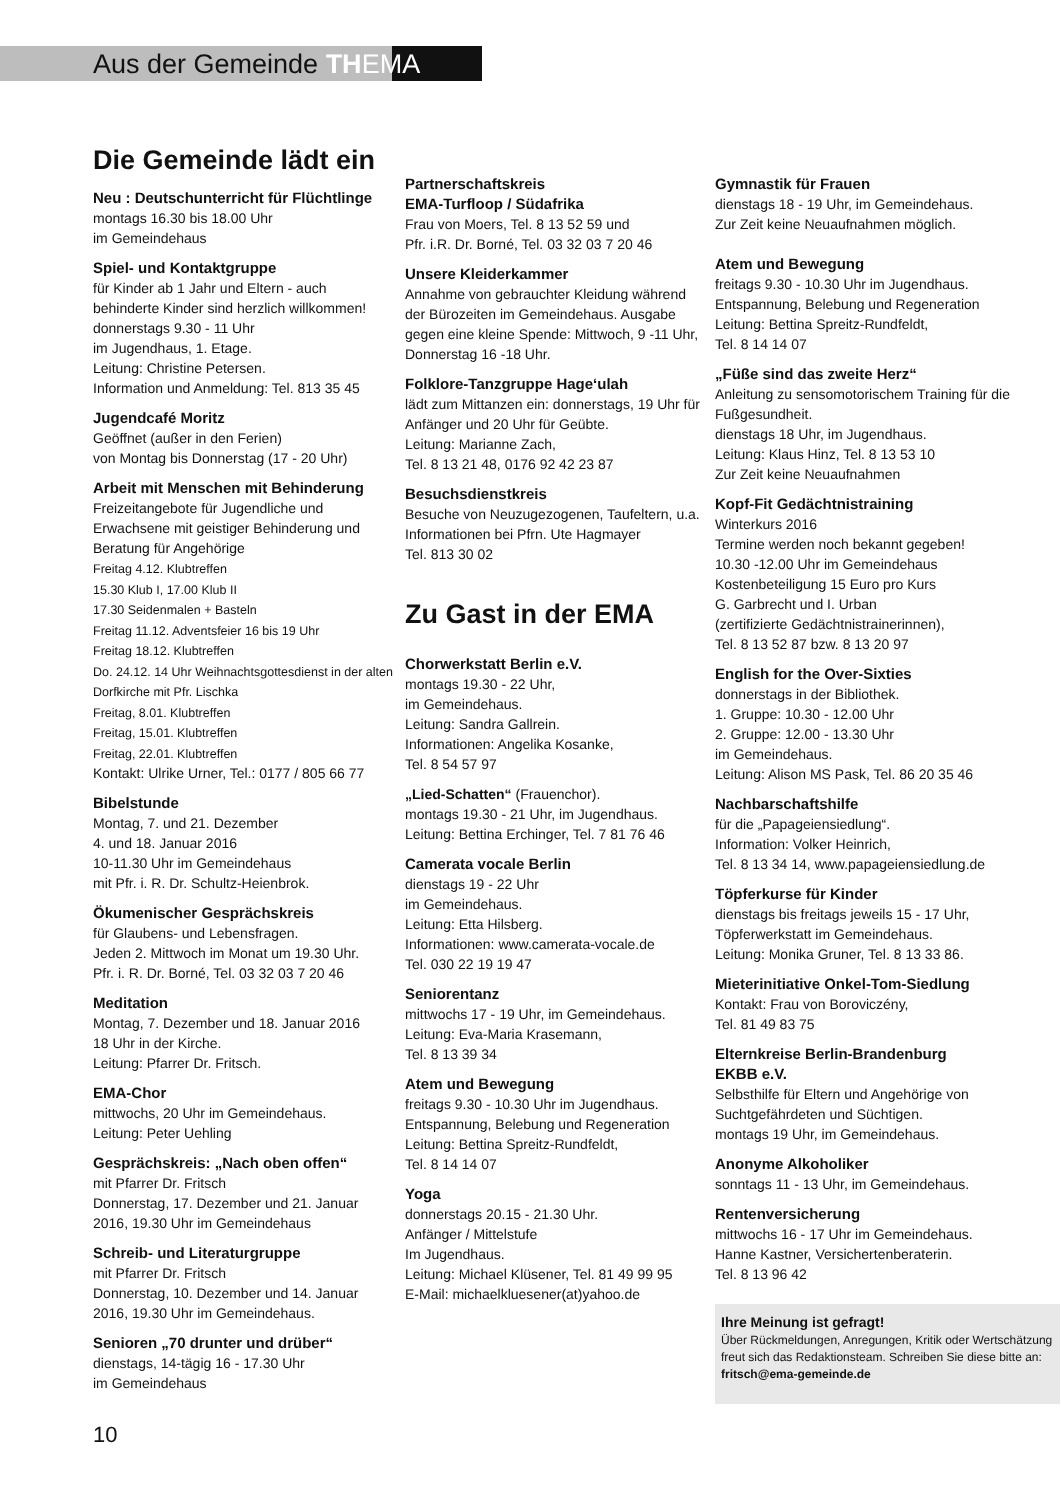Aus der Gemeinde TH EMA
Die Gemeinde lädt ein
Neu : Deutschunterricht für Flüchtlinge
montags 16.30 bis 18.00 Uhr
im Gemeindehaus
Spiel- und Kontaktgruppe
für Kinder ab 1 Jahr und Eltern - auch behinderte Kinder sind herzlich willkommen!
donnerstags 9.30 - 11 Uhr
im Jugendhaus, 1. Etage.
Leitung: Christine Petersen.
Information und Anmeldung: Tel. 813 35 45
Jugendcafé Moritz
Geöffnet (außer in den Ferien)
von Montag bis Donnerstag (17 - 20 Uhr)
Arbeit mit Menschen mit Behinderung
Freizeitangebote für Jugendliche und Erwachsene mit geistiger Behinderung und Beratung für Angehörige
Freitag 4.12. Klubtreffen
15.30 Klub I, 17.00 Klub II
17.30 Seidenmalen + Basteln
Freitag 11.12. Adventsfeier 16 bis 19 Uhr
Freitag 18.12. Klubtreffen
Do. 24.12. 14 Uhr Weihnachtsgottesdienst in der alten Dorfkirche mit Pfr. Lischka
Freitag, 8.01. Klubtreffen
Freitag, 15.01. Klubtreffen
Freitag, 22.01. Klubtreffen
Kontakt: Ulrike Urner, Tel.: 0177 / 805 66 77
Bibelstunde
Montag, 7. und 21. Dezember
4. und 18. Januar 2016
10-11.30 Uhr im Gemeindehaus
mit Pfr. i. R. Dr. Schultz-Heienbrok.
Ökumenischer Gesprächskreis
für Glaubens- und Lebensfragen.
Jeden 2. Mittwoch im Monat um 19.30 Uhr.
Pfr. i. R. Dr. Borné, Tel. 03 32 03 7 20 46
Meditation
Montag, 7. Dezember und 18. Januar 2016
18 Uhr in der Kirche.
Leitung: Pfarrer Dr. Fritsch.
EMA-Chor
mittwochs, 20 Uhr im Gemeindehaus.
Leitung: Peter Uehling
Gesprächskreis: „Nach oben offen“
mit Pfarrer Dr. Fritsch
Donnerstag, 17. Dezember und 21. Januar 2016, 19.30 Uhr im Gemeindehaus
Schreib- und Literaturgruppe
mit Pfarrer Dr. Fritsch
Donnerstag, 10. Dezember und 14. Januar 2016, 19.30 Uhr im Gemeindehaus.
Senioren „70 drunter und drüber“
dienstags, 14-tägig 16 - 17.30 Uhr
im Gemeindehaus
Partnerschaftskreis
EMA-Turfloop / Südafrika
Frau von Moers, Tel. 8 13 52 59 und
Pfr. i.R. Dr. Borné, Tel. 03 32 03 7 20 46
Unsere Kleiderkammer
Annahme von gebrauchter Kleidung während der Bürozeiten im Gemeindehaus. Ausgabe gegen eine kleine Spende: Mittwoch, 9 -11 Uhr, Donnerstag 16 -18 Uhr.
Folklore-Tanzgruppe Hage‘ulah
lädt zum Mittanzen ein: donnerstags, 19 Uhr für Anfänger und 20 Uhr für Geübte.
Leitung: Marianne Zach,
Tel. 8 13 21 48, 0176 92 42 23 87
Besuchsdienstkreis
Besuche von Neuzugezogenen, Taufeltern, u.a. Informationen bei Pfrn. Ute Hagmayer
Tel. 813 30 02
Zu Gast in der EMA
Chorwerkstatt Berlin e.V.
montags 19.30 - 22 Uhr,
im Gemeindehaus.
Leitung: Sandra Gallrein.
Informationen: Angelika Kosanke,
Tel. 8 54 57 97
„Lied-Schatten“ (Frauenchor).
montags 19.30 - 21 Uhr, im Jugendhaus.
Leitung: Bettina Erchinger, Tel. 7 81 76 46
Camerata vocale Berlin
dienstags 19 - 22 Uhr
im Gemeindehaus.
Leitung: Etta Hilsberg.
Informationen: www.camerata-vocale.de
Tel. 030 22 19 19 47
Seniorentanz
mittwochs 17 - 19 Uhr, im Gemeindehaus.
Leitung: Eva-Maria Krasemann,
Tel. 8 13 39 34
Atem und Bewegung
freitags 9.30 - 10.30 Uhr im Jugendhaus.
Entspannung, Belebung und Regeneration
Leitung: Bettina Spreitz-Rundfeldt,
Tel. 8 14 14 07
Yoga
donnerstags 20.15 - 21.30 Uhr.
Anfänger / Mittelstufe
Im Jugendhaus.
Leitung: Michael Klüsener, Tel. 81 49 99 95
E-Mail: michaelkluesener(at)yahoo.de
Gymnastik für Frauen
dienstags 18 - 19 Uhr, im Gemeindehaus.
Zur Zeit keine Neuaufnahmen möglich.
Atem und Bewegung
freitags 9.30 - 10.30 Uhr im Jugendhaus.
Entspannung, Belebung und Regeneration
Leitung: Bettina Spreitz-Rundfeldt,
Tel. 8 14 14 07
„Füße sind das zweite Herz“
Anleitung zu sensomotorischem Training für die Fußgesundheit.
dienstags 18 Uhr, im Jugendhaus.
Leitung: Klaus Hinz, Tel. 8 13 53 10
Zur Zeit keine Neuaufnahmen
Kopf-Fit Gedächtnistraining
Winterkurs 2016
Termine werden noch bekannt gegeben!
10.30 -12.00 Uhr im Gemeindehaus
Kostenbeteiligung 15 Euro pro Kurs
G. Garbrecht und I. Urban
(zertifizierte Gedächtnistrainerinnen),
Tel. 8 13 52 87 bzw. 8 13 20 97
English for the Over-Sixties
donnerstags in der Bibliothek.
1. Gruppe: 10.30 - 12.00 Uhr
2. Gruppe: 12.00 - 13.30 Uhr
im Gemeindehaus.
Leitung: Alison MS Pask, Tel. 86 20 35 46
Nachbarschaftshilfe
für die „Papageiensiedlung“.
Information: Volker Heinrich,
Tel. 8 13 34 14, www.papageiensiedlung.de
Töpferkurse für Kinder
dienstags bis freitags jeweils 15 - 17 Uhr, Töpferwerkstatt im Gemeindehaus.
Leitung: Monika Gruner, Tel. 8 13 33 86.
Mieterinitiative Onkel-Tom-Siedlung
Kontakt: Frau von Boroviczény,
Tel. 81 49 83 75
Elternkreise Berlin-Brandenburg
EKBB e.V.
Selbsthilfe für Eltern und Angehörige von Suchtgefährdeten und Süchtigen.
montags 19 Uhr, im Gemeindehaus.
Anonyme Alkoholiker
sonntags 11 - 13 Uhr, im Gemeindehaus.
Rentenversicherung
mittwochs 16 - 17 Uhr im Gemeindehaus.
Hanne Kastner, Versichertenberaterin.
Tel. 8 13 96 42
Ihre Meinung ist gefragt!
Über Rückmeldungen, Anregungen, Kritik oder Wertschätzung freut sich das Redaktionsteam. Schreiben Sie diese bitte an: fritsch@ema-gemeinde.de
10